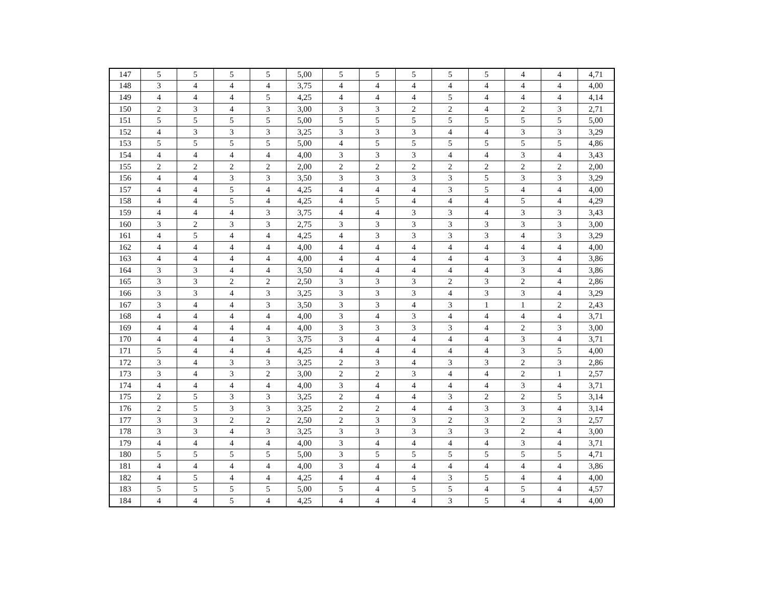| 147 | 5 | 5 | 5 | 5 | 5,00 | 5 | 5 | 5 | 5 | 5 | 4 | 4 | 4,71 |
| 148 | 3 | 4 | 4 | 4 | 3,75 | 4 | 4 | 4 | 4 | 4 | 4 | 4 | 4,00 |
| 149 | 4 | 4 | 4 | 5 | 4,25 | 4 | 4 | 4 | 5 | 4 | 4 | 4 | 4,14 |
| 150 | 2 | 3 | 4 | 3 | 3,00 | 3 | 3 | 2 | 2 | 4 | 2 | 3 | 2,71 |
| 151 | 5 | 5 | 5 | 5 | 5,00 | 5 | 5 | 5 | 5 | 5 | 5 | 5 | 5,00 |
| 152 | 4 | 3 | 3 | 3 | 3,25 | 3 | 3 | 3 | 4 | 4 | 3 | 3 | 3,29 |
| 153 | 5 | 5 | 5 | 5 | 5,00 | 4 | 5 | 5 | 5 | 5 | 5 | 5 | 4,86 |
| 154 | 4 | 4 | 4 | 4 | 4,00 | 3 | 3 | 3 | 4 | 4 | 3 | 4 | 3,43 |
| 155 | 2 | 2 | 2 | 2 | 2,00 | 2 | 2 | 2 | 2 | 2 | 2 | 2 | 2,00 |
| 156 | 4 | 4 | 3 | 3 | 3,50 | 3 | 3 | 3 | 3 | 5 | 3 | 3 | 3,29 |
| 157 | 4 | 4 | 5 | 4 | 4,25 | 4 | 4 | 4 | 3 | 5 | 4 | 4 | 4,00 |
| 158 | 4 | 4 | 5 | 4 | 4,25 | 4 | 5 | 4 | 4 | 4 | 5 | 4 | 4,29 |
| 159 | 4 | 4 | 4 | 3 | 3,75 | 4 | 4 | 3 | 3 | 4 | 3 | 3 | 3,43 |
| 160 | 3 | 2 | 3 | 3 | 2,75 | 3 | 3 | 3 | 3 | 3 | 3 | 3 | 3,00 |
| 161 | 4 | 5 | 4 | 4 | 4,25 | 4 | 3 | 3 | 3 | 3 | 4 | 3 | 3,29 |
| 162 | 4 | 4 | 4 | 4 | 4,00 | 4 | 4 | 4 | 4 | 4 | 4 | 4 | 4,00 |
| 163 | 4 | 4 | 4 | 4 | 4,00 | 4 | 4 | 4 | 4 | 4 | 3 | 4 | 3,86 |
| 164 | 3 | 3 | 4 | 4 | 3,50 | 4 | 4 | 4 | 4 | 4 | 3 | 4 | 3,86 |
| 165 | 3 | 3 | 2 | 2 | 2,50 | 3 | 3 | 3 | 2 | 3 | 2 | 4 | 2,86 |
| 166 | 3 | 3 | 4 | 3 | 3,25 | 3 | 3 | 3 | 4 | 3 | 3 | 4 | 3,29 |
| 167 | 3 | 4 | 4 | 3 | 3,50 | 3 | 3 | 4 | 3 | 1 | 1 | 2 | 2,43 |
| 168 | 4 | 4 | 4 | 4 | 4,00 | 3 | 4 | 3 | 4 | 4 | 4 | 4 | 3,71 |
| 169 | 4 | 4 | 4 | 4 | 4,00 | 3 | 3 | 3 | 3 | 4 | 2 | 3 | 3,00 |
| 170 | 4 | 4 | 4 | 3 | 3,75 | 3 | 4 | 4 | 4 | 4 | 3 | 4 | 3,71 |
| 171 | 5 | 4 | 4 | 4 | 4,25 | 4 | 4 | 4 | 4 | 4 | 3 | 5 | 4,00 |
| 172 | 3 | 4 | 3 | 3 | 3,25 | 2 | 3 | 4 | 3 | 3 | 2 | 3 | 2,86 |
| 173 | 3 | 4 | 3 | 2 | 3,00 | 2 | 2 | 3 | 4 | 4 | 2 | 1 | 2,57 |
| 174 | 4 | 4 | 4 | 4 | 4,00 | 3 | 4 | 4 | 4 | 4 | 3 | 4 | 3,71 |
| 175 | 2 | 5 | 3 | 3 | 3,25 | 2 | 4 | 4 | 3 | 2 | 2 | 5 | 3,14 |
| 176 | 2 | 5 | 3 | 3 | 3,25 | 2 | 2 | 4 | 4 | 3 | 3 | 4 | 3,14 |
| 177 | 3 | 3 | 2 | 2 | 2,50 | 2 | 3 | 3 | 2 | 3 | 2 | 3 | 2,57 |
| 178 | 3 | 3 | 4 | 3 | 3,25 | 3 | 3 | 3 | 3 | 3 | 2 | 4 | 3,00 |
| 179 | 4 | 4 | 4 | 4 | 4,00 | 3 | 4 | 4 | 4 | 4 | 3 | 4 | 3,71 |
| 180 | 5 | 5 | 5 | 5 | 5,00 | 3 | 5 | 5 | 5 | 5 | 5 | 5 | 4,71 |
| 181 | 4 | 4 | 4 | 4 | 4,00 | 3 | 4 | 4 | 4 | 4 | 4 | 4 | 3,86 |
| 182 | 4 | 5 | 4 | 4 | 4,25 | 4 | 4 | 4 | 3 | 5 | 4 | 4 | 4,00 |
| 183 | 5 | 5 | 5 | 5 | 5,00 | 5 | 4 | 5 | 5 | 4 | 5 | 4 | 4,57 |
| 184 | 4 | 4 | 5 | 4 | 4,25 | 4 | 4 | 4 | 3 | 5 | 4 | 4 | 4,00 |